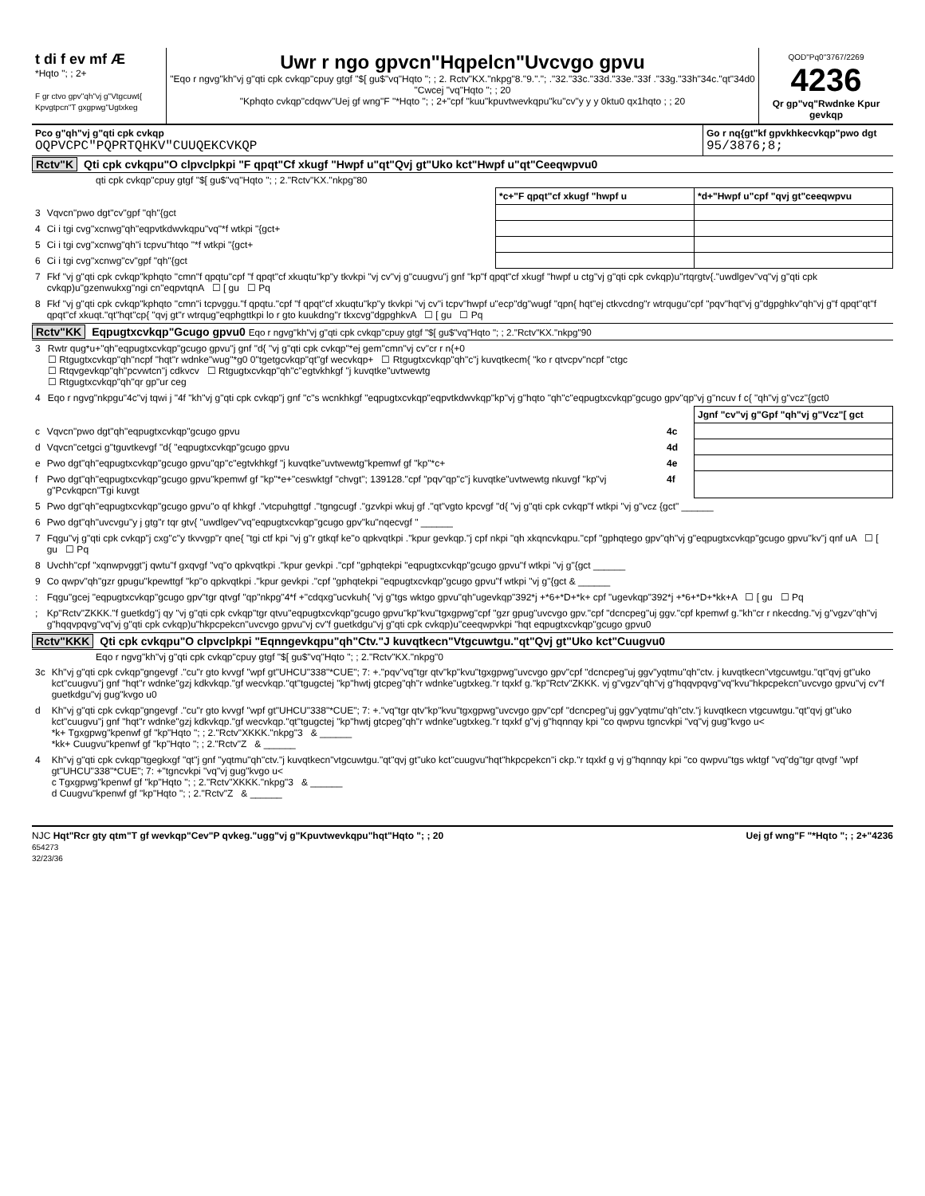t di f ev mf Æ
*Hqto "; ; 2+
F gr ctvo gpv"qh"vj g"Vtgcuwt{ Kpvgtpcn"T gxgpwg"Ugtxkeg
Uwr r ngo gpvcn"Hqpelcn"Uvcvgo gpvu
"Eqo r ngvg"kh"vj g"qti cpk cvkqp"cpuy gtgf "$[ gu$"vq"Hqto "; ; 2. Rctv"KX."nkpg"8."9."."; ."32."33c."33d."33e."33f ."33g."33h"34c."qt"34d0
"Cwcej "vq"Hqto "; ; 20
"Kphqto cvkqp"cdqwv"Uej gf wng"F "*Hqto "; ; 2+"cpf "kuu"kpuvtwevkqpu"ku"cv"y y y 0ktu0 qx1hqto ; ; 20
QOD"Pq0"3767/2269
4236
Qr gp"vq"Rwdnke Kpur gevkqp
| Pco g"qh"vj g"qti cpk cvkqp OQPVCPC"PQPRTQHKV"CUUQEKCVKQP | Go r nq{gt"kf gpvkhkecvkqp"pwo dgt 95/3876;8; |
Rctv"K Qti cpk cvkqpu"O clpvclpkpi "F qpqt"Cf xkugf "Hwpf u"qt"Qvj gt"Uko kct"Hwpf u"qt"Ceeqwpvu0
qti cpk cvkqp"cpuy gtgf "$[ gu$"vq"Hqto "; ; 2."Rctv"KX."nkpg"80
| | | *c+"F qpqt"cf xkugf "hwpf u | *d+"Hwpf u"cpf "qvj gt"ceeqwpvu |
| 3 | Vqvcn"pwo dgt"cv"gpf "qh"{gct | | |
| 4 | Ci i tgi cvg"xcnwg"qh"eqpvtkdwvkqpu"vq"*f wtkpi "{gct+ | | |
| 5 | Ci i tgi cvg"xcnwg"qh"i tcpvu"htqo "*f wtkpi "{gct+ | | |
| 6 | Ci i tgi cvg"xcnwg"cv"gpf "qh"{gct | | |
| 7 | Fkf "vj g"qti cpk cvkqp"kphqto "cmn"f qpqtu"cpf "f qpqt"cf xkuqtu"kp"y tkvkpi "vj cv"vj g"cuugvu"j gnf "kp"f qpqt"cf xkugf "hwpf u ctg"vj g"qti cpk cvkqp)u"rtqrgtv{."uwdlgev"vq"vj g"qti cpk cvkqp)u"gzenwukxg"ngi cn"eqpvtqnA ☐ [ gu ☐ Pq | | |
| 8 | Fkf "vj g"qti cpk cvkqp"kphqto "cmn"i tcpvggu."f qpqtu."cpf "f qpqt"cf xkuqtu"kp"y tkvkpi "vj cv"i tcpv"hwpf u"ecp"dg"wugf "qpn{ hqt"ej ctkvcdng"r wtrqugu"cpf "pqv"hqt"vj g"dgpghkv"qh"vj g"f qpqt"qt"f qpqt"cf xkuqt."qt"hqt"cp{ "qvj gt"r wtrqug"eqphgttkpi lo r gto kuukdng"r tkxcvg"dgpghkvA ☐ [ gu ☐ Pq | | |
Rctv"KK Eqpugtxcvkqp"Gcugo gpvu0 Eqo r ngvg"kh"vj g"qti cpk cvkqp"cpuy gtgf "$[ gu$"vq"Hqto "; ; 2."Rctv"KX."nkpg"90
| 3 | Rwtr qug*u+"qh"eqpugtxcvkqp"gcugo gpvu"j gnf "d{ "vj g"qti cpk cvkqp"*ej gem"cmn"vj cv"cr r n{+0 ☐ Rtgugtxcvkqp"qh"ncpf "hqt"r wdnke"wug"*g0 0"tgetgcvkqp"qt"gf wecvkqp+ ☐ Rtgugtxcvkqp"qh"c"j kuvqtkecm{ "ko r qtvcpv"ncpf "ctgc ☐ Rtqvgevkqp"qh"pcvwtcn"j cdkvcv ☐ Rtgugtxcvkqp"qh"c"egtvkhkgf "j kuvqtke"uvtwewtg ☐ Rtgugtxcvkqp"qh"qr gp"ur ceg |
| 4 | Eqo r ngvg"nkpgu"4c"vj tqwi j "4f "kh"vj g"qti cpk cvkqp"j gnf "c"s wcnkhkgf "eqpugtxcvkqp"eqpvtkdwvkqp"kp"vj g"hqto "qh"c"eqpugtxcvkqp"gcugo gpv"qp"vj g"ncuv f c{ "qh"vj g"vcz"{gct0 |
| | | | Jgnf "cv"vj g"Gpf "qh"vj g"Vcz"[ gct |
| c | Vqvcn"pwo dgt"qh"eqpugtxcvkqp"gcugo gpvu | 4c | |
| d | Vqvcn"cetgci g"tguvtkevgf "d{ "eqpugtxcvkqp"gcugo gpvu | 4d | |
| e | Pwo dgt"qh"eqpugtxcvkqp"gcugo gpvu"qp"c"egtvkhkgf "j kuvqtke"uvtwewtg"kpemwf gf "kp"*c+ | 4e | |
| f | Pwo dgt"qh"eqpugtxcvkqp"gcugo gpvu"kpemwf gf "kp"*e+"ceswktgf "chvgt"; 139128."cpf "pqv"qp"c"j kuvqtke"uvtwewtg nkuvgf "kp"vj g"Pcvkqpcn"Tgi kuvgt | 4f | |
| 5 | Pwo dgt"qh"eqpugtxcvkqp"gcugo gpvu"o qf khkgf ."vtcpuhgttgf ."tgngcugf ."gzvkpi wkuj gf ."qt"vgto kpcvgf "d{ "vj g"qti cpk cvkqp"f wtkpi "vj g"vcz {gct" ______ |
| 6 | Pwo dgt"qh"uvcvgu"y j gtg"r tqr gtv{ "uwdlgev"vq"eqpugtxcvkqp"gcugo gpv"ku"nqecvgf " ______ |
| 7 | Fqgu"vj g"qti cpk cvkqp"j cxg"c"y tkvvgp"r qne{ "tgi ctf kpi "vj g"r gtkqf ke"o qpkvqtkpi ."kpur gevkqp."j cpf nkpi "qh xkqncvkqpu."cpf "gphqtego gpv"qh"vj g"eqpugtxcvkqp"gcugo gpvu"kv"j qnf uA ☐ [ gu ☐ Pq |
| 8 | Uvchh"cpf "xqnwpvggt"j qwtu"f gxqvgf "vq"o qpkvqtkpi ."kpur gevkpi ."cpf "gphqtekpi "eqpugtxcvkqp"gcugo gpvu"f wtkpi "vj g"{gct ______ |
| 9 | Co qwpv"qh"gzr gpugu"kpewttgf "kp"o qpkvqtkpi ."kpur gevkpi ."cpf "gphqtekpi "eqpugtxcvkqp"gcugo gpvu"f wtkpi "vj g"{gct & ______ |
| : | Fqgu"gcej "eqpugtxcvkqp"gcugo gpv"tgr qtvgf "qp"nkpg"4*f +"cdqxg"ucvkuh{ "vj g"tgs wktgo gpvu"qh"ugevkqp"392*j +*6+*D+*k+ cpf "ugevkqp"392*j +*6+*D+*kk+A ☐ [ gu ☐ Pq |
| ; | Kp"Rctv"ZKKK."f guetkdg"j qy "vj g"qti cpk cvkqp"tgr qtvu"eqpugtxcvkqp"gcugo gpvu"kp"kvu"tgxgpwg"cpf "gzr gpug"uvcvgo gpv."cpf "dcncpeg"uj ggv."cpf kpemwf g."kh"cr r nkecdng."vj g"vgzv"qh"vj g"hqqvpqvg"vq"vj g"qti cpk cvkqp)u"hkpcpekcn"uvcvgo gpvu"vj cv"f guetkdgu"vj g"qti cpk cvkqp)u"ceeqwpvkpi "hqt eqpugtxcvkqp"gcugo gpvu0 |
Rctv"KKK Qti cpk cvkqpu"O clpvclpkpi "Eqnngevkqpu"qh"Ctv."J kuvqtkecn"Vtgcuwtgu."qt"Qvj gt"Uko kct"Cuugvu0
Eqo r ngvg"kh"vj g"qti cpk cvkqp"cpuy gtgf "$[ gu$"vq"Hqto "; ; 2."Rctv"KX."nkpg"0
| 3c | Kh"vj g"qti cpk cvkqp"gngevgf ."cu"r gto kvvgf "wpf gt"UHCU"338"*CUE"; 7: +."pqv"vq"tgr qtv"kp"kvu"tgxgpwg"uvcvgo gpv"cpf "dcncpeg"uj ggv"yqtmu"qh"ctv. j kuvqtkecn"vtgcuwtgu."qt"qvj gt"uko kct"cuugvu"j gnf "hqt"r wdnke"gzj kdkvkqp."gf wecvkqp."qt"tgugctej "kp"hwtj gtcpeg"qh"r wdnke"ugtxkeg."r tqxkf g."kp"Rctv"ZKKK. vj g"vgzv"qh"vj g"hqqvpqvg"vq"kvu"hkpcpekcn"uvcvgo gpvu"vj cv"f guetkdgu"vj gug"kvgo u0 |
| d | Kh"vj g"qti cpk cvkqp"gngevgf ."cu"r gto kvvgf "wpf gt"UHCU"338"*CUE"; 7: +."vq"tgr qtv"kp"kvu"tgxgpwg"uvcvgo gpv"cpf "dcncpeg"uj ggv"yqtmu"qh"ctv."j kuvqtkecn vtgcuwtgu."qt"qvj gt"uko kct"cuugvu"j gnf "hqt"r wdnke"gzj kdkvkqp."gf wecvkqp."qt"tgugctej "kp"hwtj gtcpeg"qh"r wdnke"ugtxkeg."r tqxkf g"vj g"hqnnqy kpi "co qwpvu tgncvkpi "vq"vj gug"kvgo u< *k+ Tgxgpwg"kpenwf gf "kp"Hqto "; ; 2."Rctv"XKKK."nkpg"3 & ______ *kk+ Cuugvu"kpenwf gf "kp"Hqto "; ; 2."Rctv"Z & ______ |
| 4 | Kh"vj g"qti cpk cvkqp"tgegkxgf "qt"j gnf "yqtmu"qh"ctv."j kuvqtkecn"vtgcuwtgu."qt"qvj gt"uko kct"cuugvu"hqt"hkpcpekcn"i ckp."r tqxkf g vj g"hqnnqy kpi "co qwpvu"tgs wktgf "vq"dg"tgr qtvgf "wpf gt"UHCU"338"*CUE"; 7: +"tgncvkpi "vq"vj gug"kvgo u< c Tgxgpwg"kpenwf gf "kp"Hqto "; ; 2."Rctv"XKKK."nkpg"3 & ______ d Cuugvu"kpenwf gf "kp"Hqto "; ; 2."Rctv"Z & ______ |
NJC Hqt"Rcr gty qtm"T gf wevkqp"Cev"P qvkeg."ugg"vj g"Kpuvtwevkqpu"hqt"Hqto "; ; 20
654273
32/23/36
Uej gf wng"F "*Hqto "; ; 2+"4236